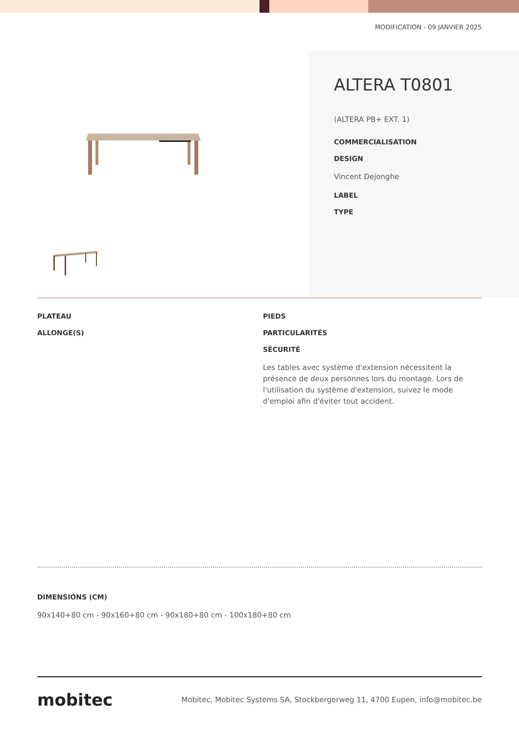MODIFICATION - 09 JANVIER 2025
ALTERA T0801
(ALTERA PB+ EXT. 1)
COMMERCIALISATION
DESIGN
Vincent Dejonghe
LABEL
TYPE
PLATEAU
ALLONGE(S)
PIEDS
PARTICULARITÉS
SÉCURITÉ
Les tables avec système d'extension nécessitent la présence de deux personnes lors du montage. Lors de l'utilisation du système d'extension, suivez le mode d'emploi afin d'éviter tout accident.
DIMENSIONS (CM)
90x140+80 cm - 90x160+80 cm - 90x180+80 cm - 100x180+80 cm
mobitec
Mobitec, Mobitec Systems SA, Stockbergerweg 11, 4700 Eupen, info@mobitec.be